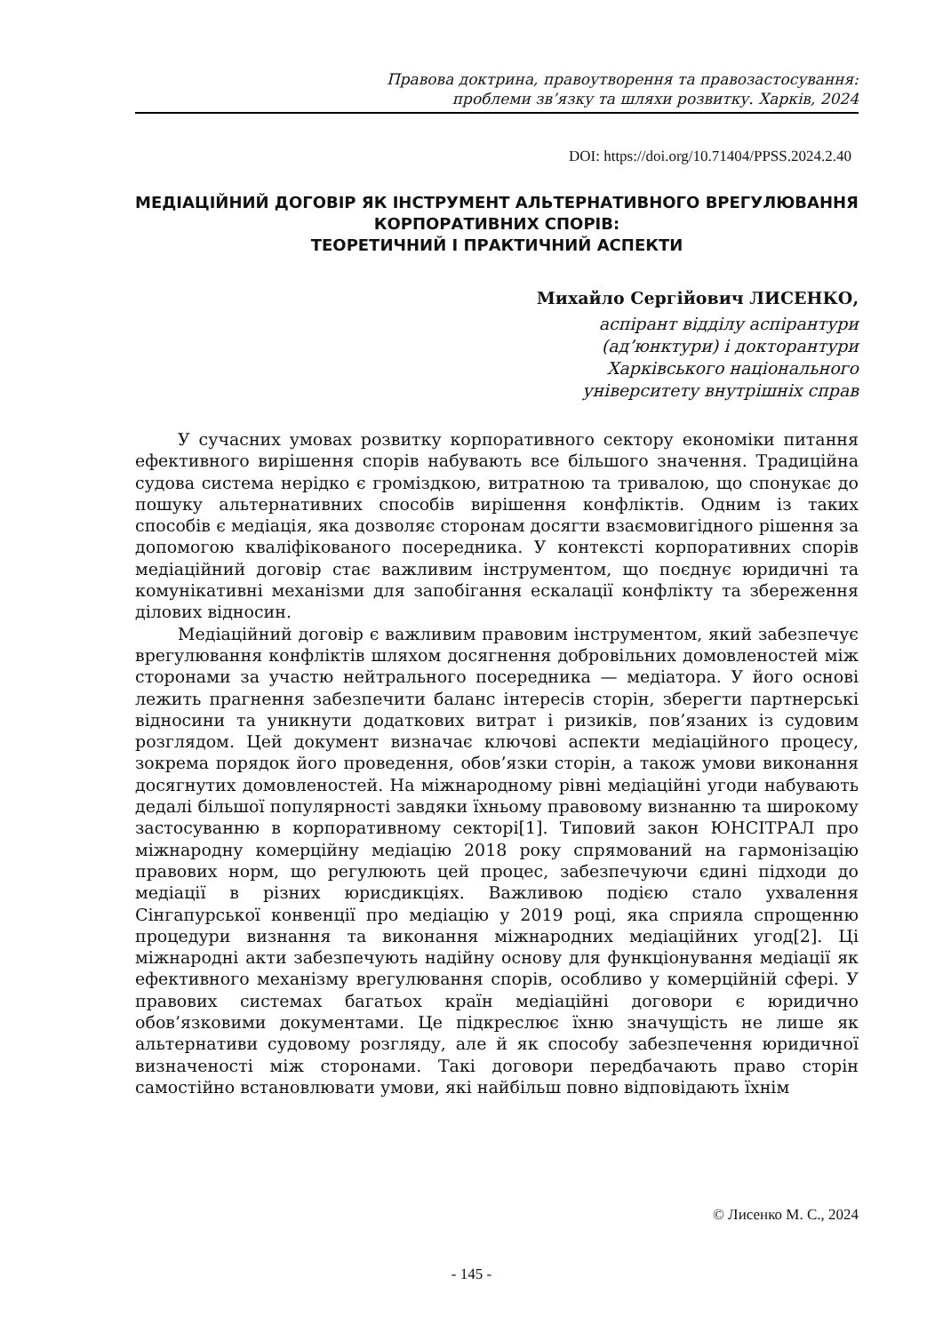Правова доктрина, правоутворення та правозастосування:
проблеми зв’язку та шляхи розвитку. Харків, 2024
DOI: https://doi.org/10.71404/PPSS.2024.2.40
МЕДІАЦІЙНИЙ ДОГОВІР ЯК ІНСТРУМЕНТ АЛЬТЕРНАТИВНОГО ВРЕГУЛЮВАННЯ КОРПОРАТИВНИХ СПОРІВ:
ТЕОРЕТИЧНИЙ І ПРАКТИЧНИЙ АСПЕКТИ
Михайло Сергійович ЛИСЕНКО,
аспірант відділу аспірантури
(ад’юнктури) і докторантури
Харківського національного
університету внутрішніх справ
У сучасних умовах розвитку корпоративного сектору економіки питання ефективного вирішення спорів набувають все більшого значення. Традиційна судова система нерідко є громіздкою, витратною та тривалою, що спонукає до пошуку альтернативних способів вирішення конфліктів. Одним із таких способів є медіація, яка дозволяє сторонам досягти взаємовигідного рішення за допомогою кваліфікованого посередника. У контексті корпоративних спорів медіаційний договір стає важливим інструментом, що поєднує юридичні та комунікативні механізми для запобігання ескалації конфлікту та збереження ділових відносин.
Медіаційний договір є важливим правовим інструментом, який забезпечує врегулювання конфліктів шляхом досягнення добровільних домовленостей між сторонами за участю нейтрального посередника — медіатора. У його основі лежить прагнення забезпечити баланс інтересів сторін, зберегти партнерські відносини та уникнути додаткових витрат і ризиків, пов’язаних із судовим розглядом. Цей документ визначає ключові аспекти медіаційного процесу, зокрема порядок його проведення, обов’язки сторін, а також умови виконання досягнутих домовленостей. На міжнародному рівні медіаційні угоди набувають дедалі більшої популярності завдяки їхньому правовому визнанню та широкому застосуванню в корпоративному секторі[1]. Типовий закон ЮНСІТРАЛ про міжнародну комерційну медіацію 2018 року спрямований на гармонізацію правових норм, що регулюють цей процес, забезпечуючи єдині підходи до медіації в різних юрисдикціях. Важливою подією стало ухвалення Сінгапурської конвенції про медіацію у 2019 році, яка сприяла спрощенню процедури визнання та виконання міжнародних медіаційних угод[2]. Ці міжнародні акти забезпечують надійну основу для функціонування медіації як ефективного механізму врегулювання спорів, особливо у комерційній сфері. У правових системах багатьох країн медіаційні договори є юридично обов’язковими документами. Це підкреслює їхню значущість не лише як альтернативи судовому розгляду, але й як способу забезпечення юридичної визначеності між сторонами. Такі договори передбачають право сторін самостійно встановлювати умови, які найбільш повно відповідають їхнім
© Лисенко М. С., 2024
- 145 -